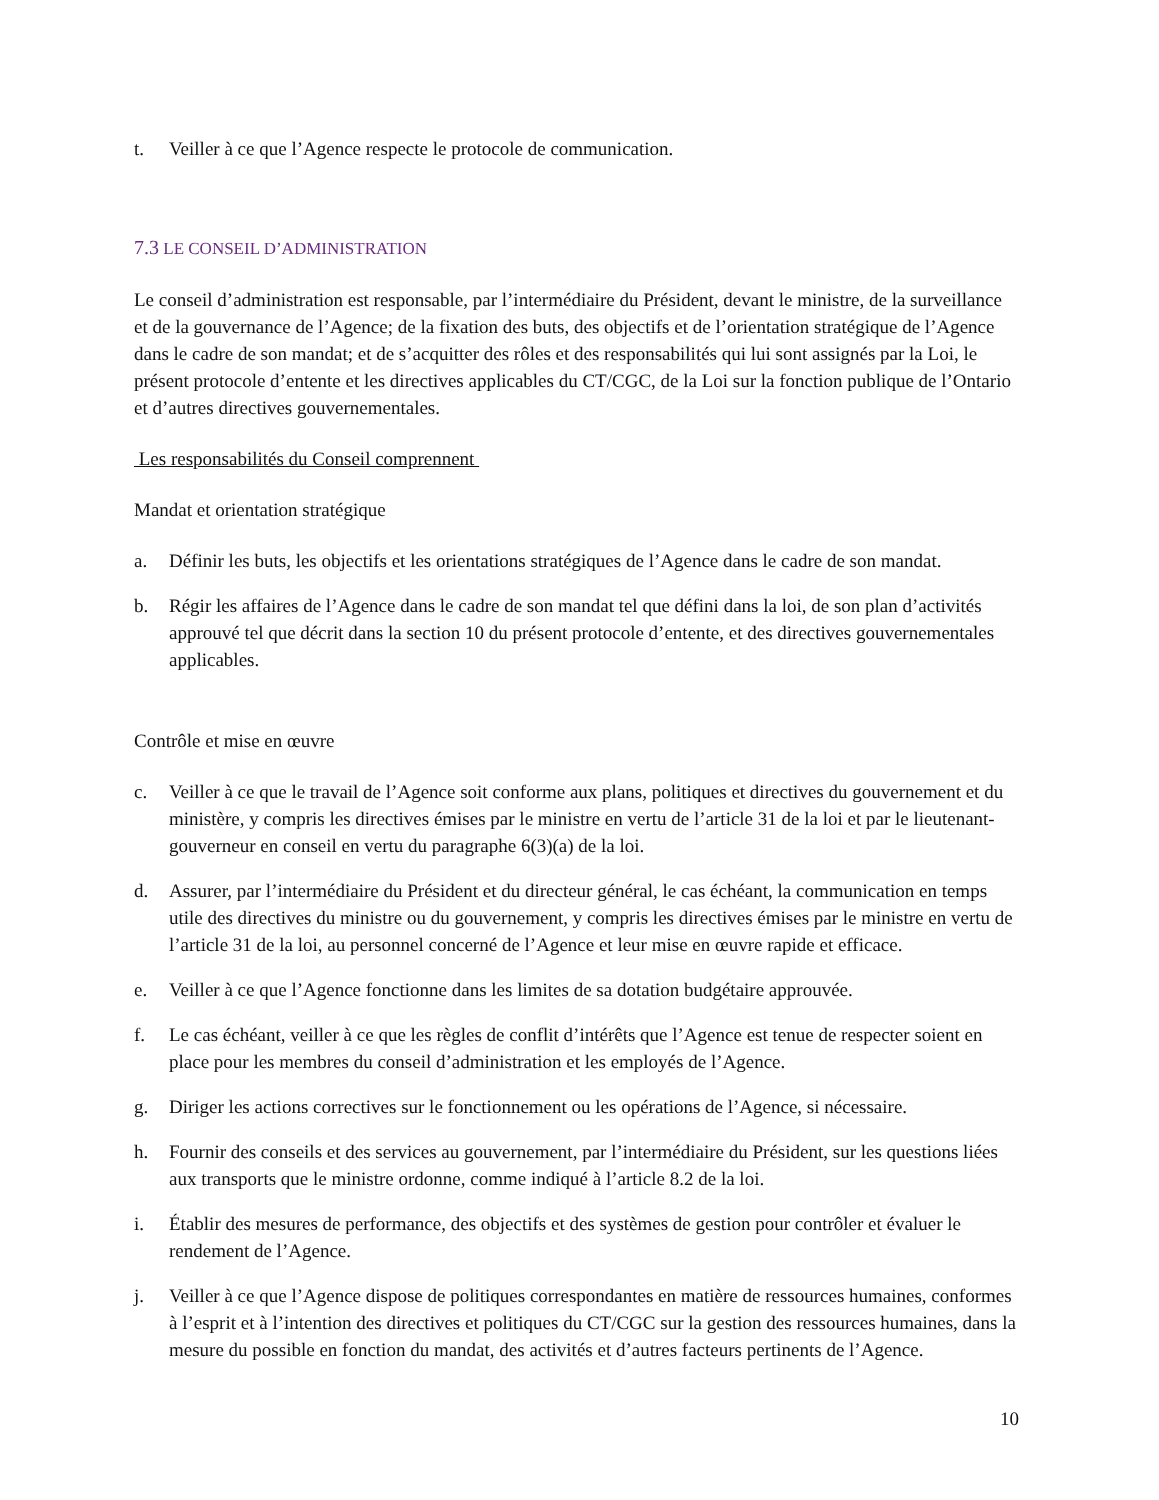t. Veiller à ce que l’Agence respecte le protocole de communication.
7.3 LE CONSEIL D’ADMINISTRATION
Le conseil d’administration est responsable, par l’intermédiaire du Président, devant le ministre, de la surveillance et de la gouvernance de l’Agence; de la fixation des buts, des objectifs et de l’orientation stratégique de l’Agence dans le cadre de son mandat; et de s’acquitter des rôles et des responsabilités qui lui sont assignés par la Loi, le présent protocole d’entente et les directives applicables du CT/CGC, de la Loi sur la fonction publique de l’Ontario et d’autres directives gouvernementales.
Les responsabilités du Conseil comprennent
Mandat et orientation stratégique
a. Définir les buts, les objectifs et les orientations stratégiques de l’Agence dans le cadre de son mandat.
b. Régir les affaires de l’Agence dans le cadre de son mandat tel que défini dans la loi, de son plan d’activités approuvé tel que décrit dans la section 10 du présent protocole d’entente, et des directives gouvernementales applicables.
Contrôle et mise en œuvre
c. Veiller à ce que le travail de l’Agence soit conforme aux plans, politiques et directives du gouvernement et du ministère, y compris les directives émises par le ministre en vertu de l’article 31 de la loi et par le lieutenant-gouverneur en conseil en vertu du paragraphe 6(3)(a) de la loi.
d. Assurer, par l’intermédiaire du Président et du directeur général, le cas échéant, la communication en temps utile des directives du ministre ou du gouvernement, y compris les directives émises par le ministre en vertu de l’article 31 de la loi, au personnel concerné de l’Agence et leur mise en œuvre rapide et efficace.
e. Veiller à ce que l’Agence fonctionne dans les limites de sa dotation budgétaire approuvée.
f. Le cas échéant, veiller à ce que les règles de conflit d’intérêts que l’Agence est tenue de respecter soient en place pour les membres du conseil d’administration et les employés de l’Agence.
g. Diriger les actions correctives sur le fonctionnement ou les opérations de l’Agence, si nécessaire.
h. Fournir des conseils et des services au gouvernement, par l’intermédiaire du Président, sur les questions liées aux transports que le ministre ordonne, comme indiqué à l’article 8.2 de la loi.
i. Établir des mesures de performance, des objectifs et des systèmes de gestion pour contrôler et évaluer le rendement de l’Agence.
j. Veiller à ce que l’Agence dispose de politiques correspondantes en matière de ressources humaines, conformes à l’esprit et à l’intention des directives et politiques du CT/CGC sur la gestion des ressources humaines, dans la mesure du possible en fonction du mandat, des activités et d’autres facteurs pertinents de l’Agence.
10